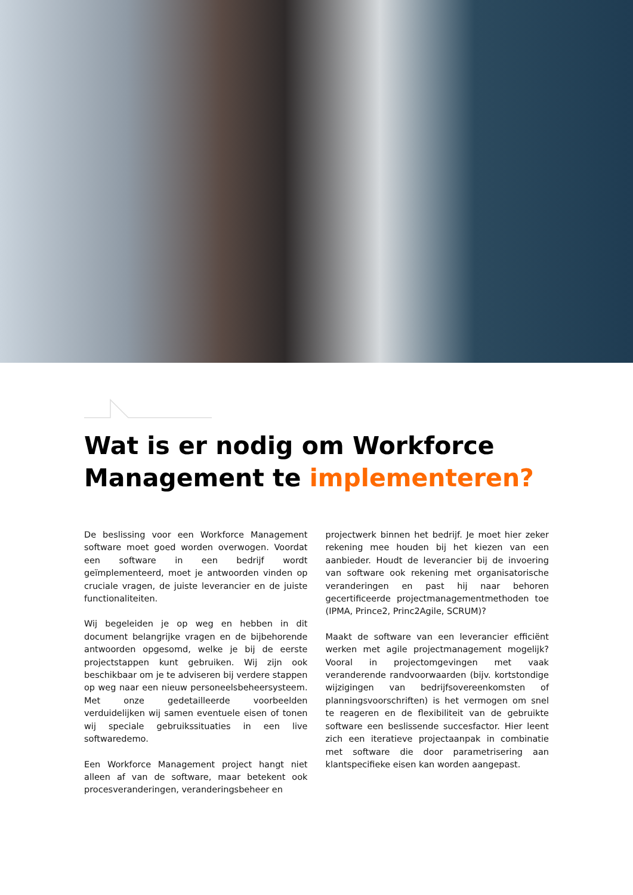Wat is er nodig om Workforce Management te implementeren?
De beslissing voor een Workforce Management software moet goed worden overwogen. Voordat een software in een bedrijf wordt geïmplementeerd, moet je antwoorden vinden op cruciale vragen, de juiste leverancier en de juiste functionaliteiten.
Wij begeleiden je op weg en hebben in dit document belangrijke vragen en de bijbehorende antwoorden opgesomd, welke je bij de eerste projectstappen kunt gebruiken. Wij zijn ook beschikbaar om je te adviseren bij verdere stappen op weg naar een nieuw personeelsbeheersysteem. Met onze gedetailleerde voorbeelden verduidelijken wij samen eventuele eisen of tonen wij speciale gebruikssituaties in een live softwaredemo.
Een Workforce Management project hangt niet alleen af van de software, maar betekent ook procesveranderingen, veranderingsbeheer en
projectwerk binnen het bedrijf. Je moet hier zeker rekening mee houden bij het kiezen van een aanbieder. Houdt de leverancier bij de invoering van software ook rekening met organisatorische veranderingen en past hij naar behoren gecertificeerde projectmanagementmethoden toe (IPMA, Prince2, Princ2Agile, SCRUM)?
Maakt de software van een leverancier efficiënt werken met agile projectmanagement mogelijk? Vooral in projectomgevingen met vaak veranderende randvoorwaarden (bijv. kortstondige wijzigingen van bedrijfsovereenkomsten of planningsvoorschriften) is het vermogen om snel te reageren en de flexibiliteit van de gebruikte software een beslissende succesfactor. Hier leent zich een iteratieve projectaanpak in combinatie met software die door parametrisering aan klantspecifieke eisen kan worden aangepast.